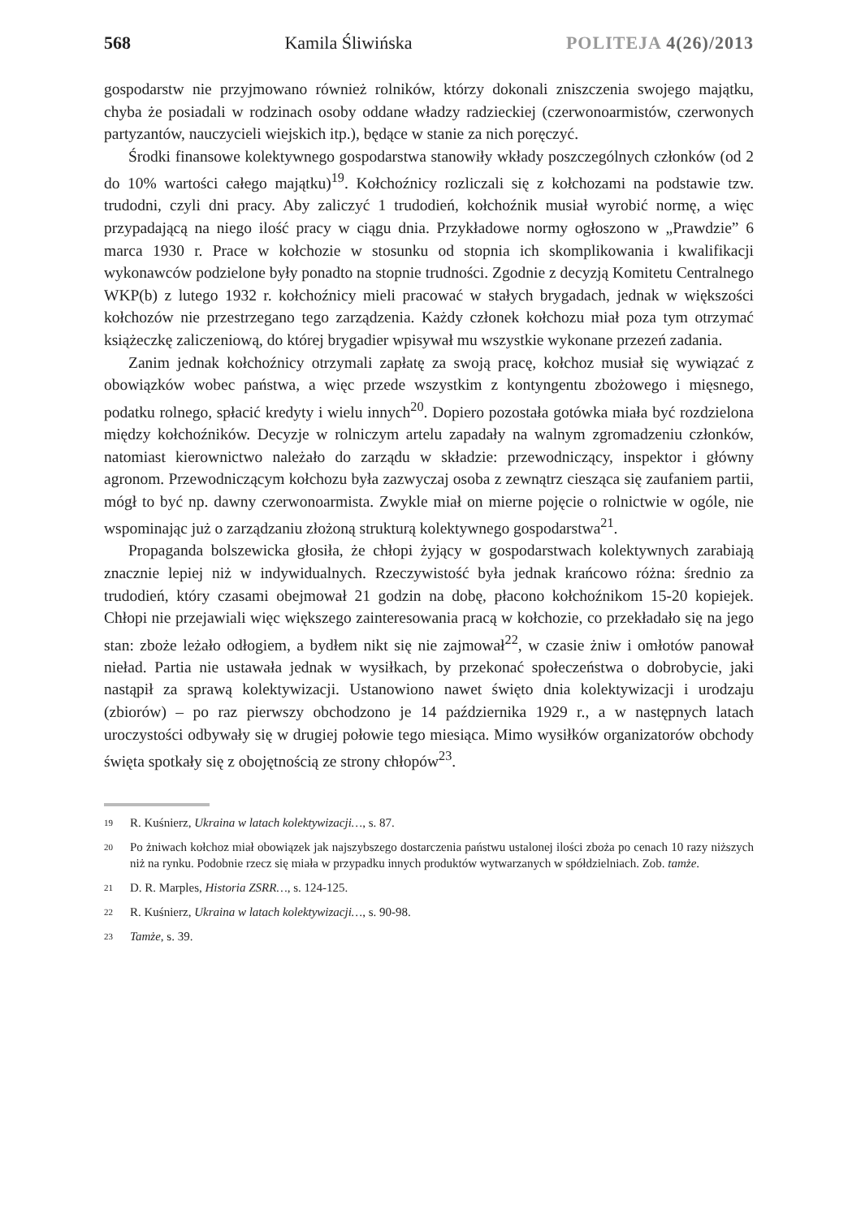568 Kamila Śliwińska POLITEJA 4(26)/2013
gospodarstw nie przyjmowano również rolników, którzy dokonali zniszczenia swojego majątku, chyba że posiadali w rodzinach osoby oddane władzy radzieckiej (czerwonoarmistów, czerwonych partyzantów, nauczycieli wiejskich itp.), będące w stanie za nich poręczyć.
Środki finansowe kolektywnego gospodarstwa stanowiły wkłady poszczególnych członków (od 2 do 10% wartości całego majątku)<sup>19</sup>. Kołchoźnicy rozliczali się z kołchozami na podstawie tzw. trudodni, czyli dni pracy. Aby zaliczyć 1 trudodień, kołchoźnik musiał wyrobić normę, a więc przypadającą na niego ilość pracy w ciągu dnia. Przykładowe normy ogłoszono w „Prawdzie” 6 marca 1930 r. Prace w kołchozie w stosunku od stopnia ich skomplikowania i kwalifikacji wykonawców podzielone były ponadto na stopnie trudności. Zgodnie z decyzją Komitetu Centralnego WKP(b) z lutego 1932 r. kołchoźnicy mieli pracować w stałych brygadach, jednak w większości kołchozów nie przestrzegano tego zarządzenia. Każdy członek kołchozu miał poza tym otrzymać książeczkę zaliczeniową, do której brygadier wpisywał mu wszystkie wykonane przezeń zadania.
Zanim jednak kołchoźnicy otrzymali zapłatę za swoją pracę, kołchoz musiał się wywiązać z obowiązków wobec państwa, a więc przede wszystkim z kontyngentu zbożowego i mięsnego, podatku rolnego, spłacić kredyty i wielu innych<sup>20</sup>. Dopiero pozostała gotówka miała być rozdzielona między kołchoźników. Decyzje w rolniczym artelu zapadały na walnym zgromadzeniu członków, natomiast kierownictwo należało do zarządu w składzie: przewodniczący, inspektor i główny agronom. Przewodniczącym kołchozu była zazwyczaj osoba z zewnątrz ciesząca się zaufaniem partii, mógł to być np. dawny czerwonoarmista. Zwykle miał on mierne pojęcie o rolnictwie w ogóle, nie wspominając już o zarządzaniu złożoną strukturą kolektywnego gospodarstwa<sup>21</sup>.
Propaganda bolszewicka głosiła, że chłopi żyjący w gospodarstwach kolektywnych zarabiają znacznie lepiej niż w indywidualnych. Rzeczywistość była jednak krańcowo różna: średnio za trudodień, który czasami obejmował 21 godzin na dobę, płacono kołchoźnikom 15-20 kopiejek. Chłopi nie przejawiali więc większego zainteresowania pracą w kołchozie, co przekładało się na jego stan: zboże leżało odłogiem, a bydłem nikt się nie zajmował<sup>22</sup>, w czasie żniw i omłotów panował nieład. Partia nie ustawała jednak w wysiłkach, by przekonać społeczeństwa o dobrobycie, jaki nastąpił za sprawą kolektywizacji. Ustanowiono nawet święto dnia kolektywizacji i urodzaju (zbiorów) – po raz pierwszy obchodzono je 14 października 1929 r., a w następnych latach uroczystości odbywały się w drugiej połowie tego miesiąca. Mimo wysiłków organizatorów obchody święta spotkały się z obojętnością ze strony chłopów<sup>23</sup>.
19 R. Kuśnierz, Ukraina w latach kolektywizacji…, s. 87.
20 Po żniwach kołchoz miał obowiązek jak najszybszego dostarczenia państwu ustalonej ilości zboża po cenach 10 razy niższych niż na rynku. Podobnie rzecz się miała w przypadku innych produktów wytwarzanych w spółdzielniach. Zob. tamże.
21 D. R. Marples, Historia ZSRR…, s. 124-125.
22 R. Kuśnierz, Ukraina w latach kolektywizacji…, s. 90-98.
23 Tamże, s. 39.